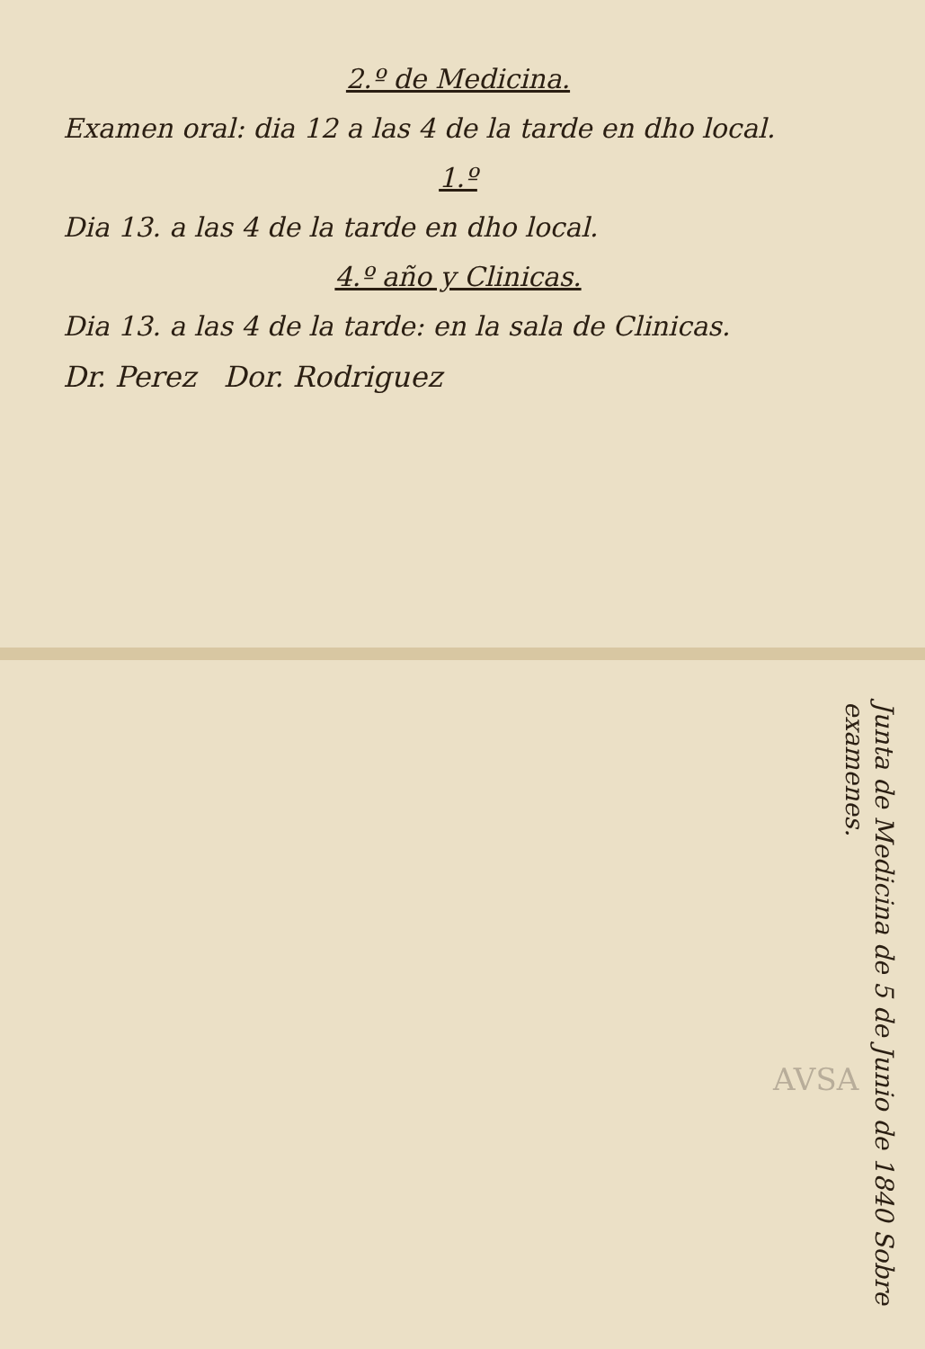2.º de Medicina.
Examen oral: dia 12 a las 4 de la tarde en dho local.
1.º
Dia 13. a las 4 de la tarde en dho local.
4.º año y Clinicas.
Dia 13. a las 4 de la tarde: en la sala de Clinicas.
Dr. Perez Dor. Rodriguez
Junta de Medicina de 5 de Junio de 1840 Sobre examenes.
AVSA